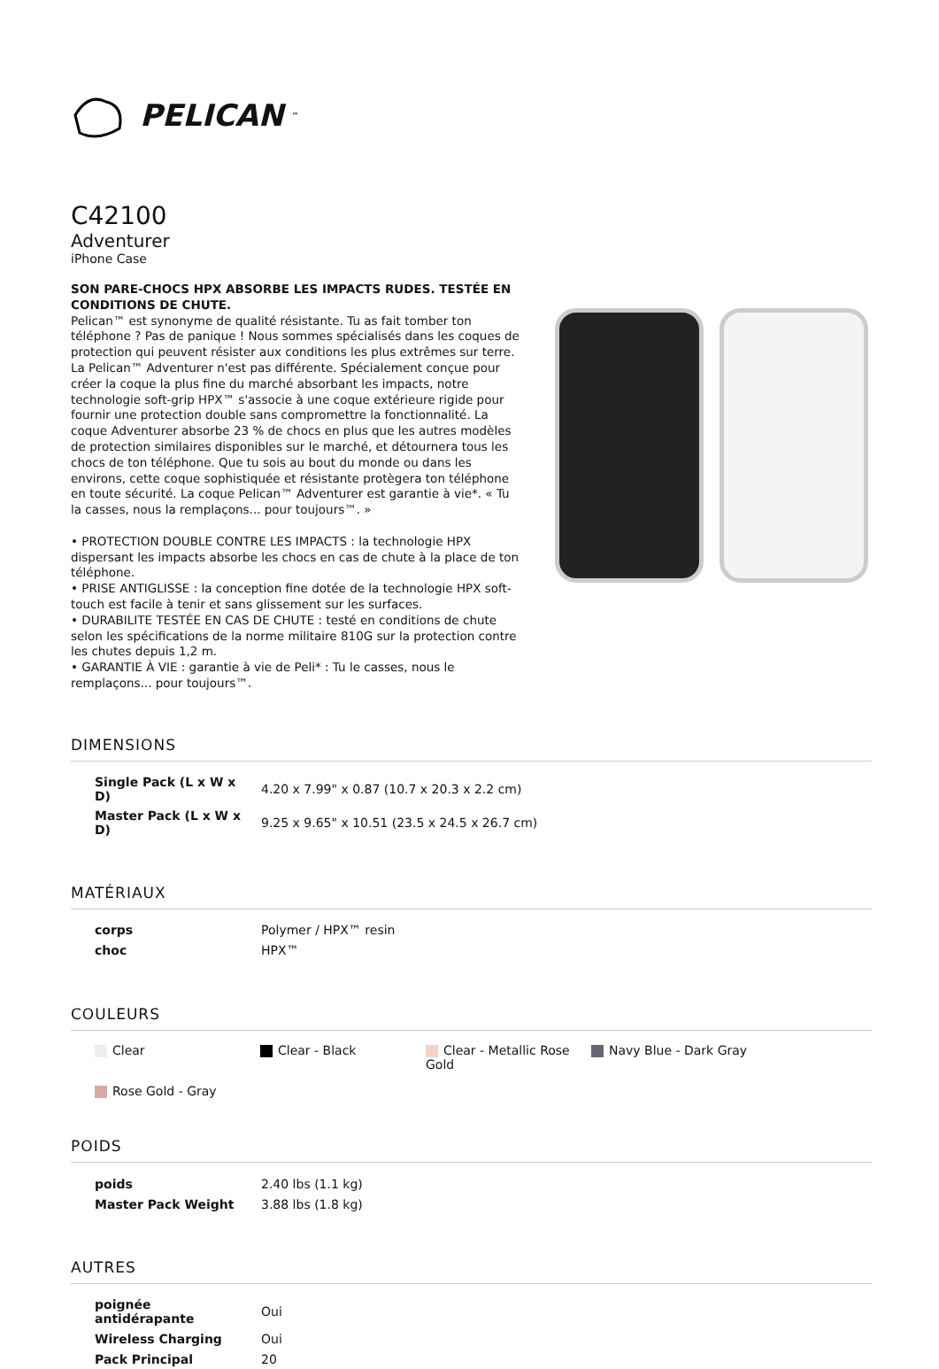PELICAN<sup>™</sup>
C42100
Adventurer
iPhone Case
SON PARE-CHOCS HPX ABSORBE LES IMPACTS RUDES. TESTÉE EN CONDITIONS DE CHUTE.
Pelican™ est synonyme de qualité résistante. Tu as fait tomber ton téléphone ? Pas de panique ! Nous sommes spécialisés dans les coques de protection qui peuvent résister aux conditions les plus extrêmes sur terre. La Pelican™ Adventurer n'est pas différente. Spécialement conçue pour créer la coque la plus fine du marché absorbant les impacts, notre technologie soft-grip HPX™ s'associe à une coque extérieure rigide pour fournir une protection double sans compromettre la fonctionnalité. La coque Adventurer absorbe 23 % de chocs en plus que les autres modèles de protection similaires disponibles sur le marché, et détournera tous les chocs de ton téléphone. Que tu sois au bout du monde ou dans les environs, cette coque sophistiquée et résistante protègera ton téléphone en toute sécurité. La coque Pelican™ Adventurer est garantie à vie*. « Tu la casses, nous la remplaçons... pour toujours™. »
• PROTECTION DOUBLE CONTRE LES IMPACTS : la technologie HPX dispersant les impacts absorbe les chocs en cas de chute à la place de ton téléphone.
• PRISE ANTIGLISSE : la conception fine dotée de la technologie HPX soft-touch est facile à tenir et sans glissement sur les surfaces.
• DURABILITE TESTÉE EN CAS DE CHUTE : testé en conditions de chute selon les spécifications de la norme militaire 810G sur la protection contre les chutes depuis 1,2 m.
• GARANTIE À VIE : garantie à vie de Peli* : Tu le casses, nous le remplaçons... pour toujours™.
DIMENSIONS
| Single Pack (L x W x D) | 4.20 x 7.99" x 0.87 (10.7 x 20.3 x 2.2 cm) |
| Master Pack (L x W x D) | 9.25 x 9.65" x 10.51 (23.5 x 24.5 x 26.7 cm) |
MATÉRIAUX
| corps | Polymer / HPX™ resin |
| choc | HPX™ |
COULEURS
Clear
Clear - Black
Clear - Metallic Rose Gold
Navy Blue - Dark Gray
Rose Gold - Gray
POIDS
| poids | 2.40 lbs (1.1 kg) |
| Master Pack Weight | 3.88 lbs (1.8 kg) |
AUTRES
| poignée antidérapante | Oui |
| Wireless Charging | Oui |
| Pack Principal | 20 |